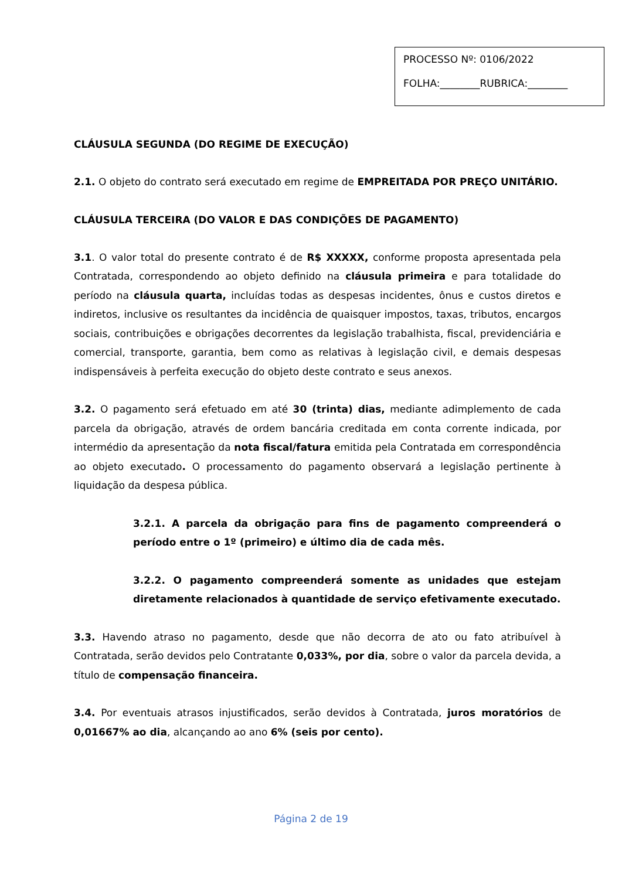PROCESSO Nº: 0106/2022
FOLHA:________RUBRICA:________
CLÁUSULA SEGUNDA (DO REGIME DE EXECUÇÃO)
2.1. O objeto do contrato será executado em regime de EMPREITADA POR PREÇO UNITÁRIO.
CLÁUSULA TERCEIRA (DO VALOR E DAS CONDIÇÕES DE PAGAMENTO)
3.1. O valor total do presente contrato é de R$ XXXXX, conforme proposta apresentada pela Contratada, correspondendo ao objeto definido na cláusula primeira e para totalidade do período na cláusula quarta, incluídas todas as despesas incidentes, ônus e custos diretos e indiretos, inclusive os resultantes da incidência de quaisquer impostos, taxas, tributos, encargos sociais, contribuições e obrigações decorrentes da legislação trabalhista, fiscal, previdenciária e comercial, transporte, garantia, bem como as relativas à legislação civil, e demais despesas indispensáveis à perfeita execução do objeto deste contrato e seus anexos.
3.2. O pagamento será efetuado em até 30 (trinta) dias, mediante adimplemento de cada parcela da obrigação, através de ordem bancária creditada em conta corrente indicada, por intermédio da apresentação da nota fiscal/fatura emitida pela Contratada em correspondência ao objeto executado. O processamento do pagamento observará a legislação pertinente à liquidação da despesa pública.
3.2.1. A parcela da obrigação para fins de pagamento compreenderá o período entre o 1º (primeiro) e último dia de cada mês.
3.2.2. O pagamento compreenderá somente as unidades que estejam diretamente relacionados à quantidade de serviço efetivamente executado.
3.3. Havendo atraso no pagamento, desde que não decorra de ato ou fato atribuível à Contratada, serão devidos pelo Contratante 0,033%, por dia, sobre o valor da parcela devida, a título de compensação financeira.
3.4. Por eventuais atrasos injustificados, serão devidos à Contratada, juros moratórios de 0,01667% ao dia, alcançando ao ano 6% (seis por cento).
Página 2 de 19